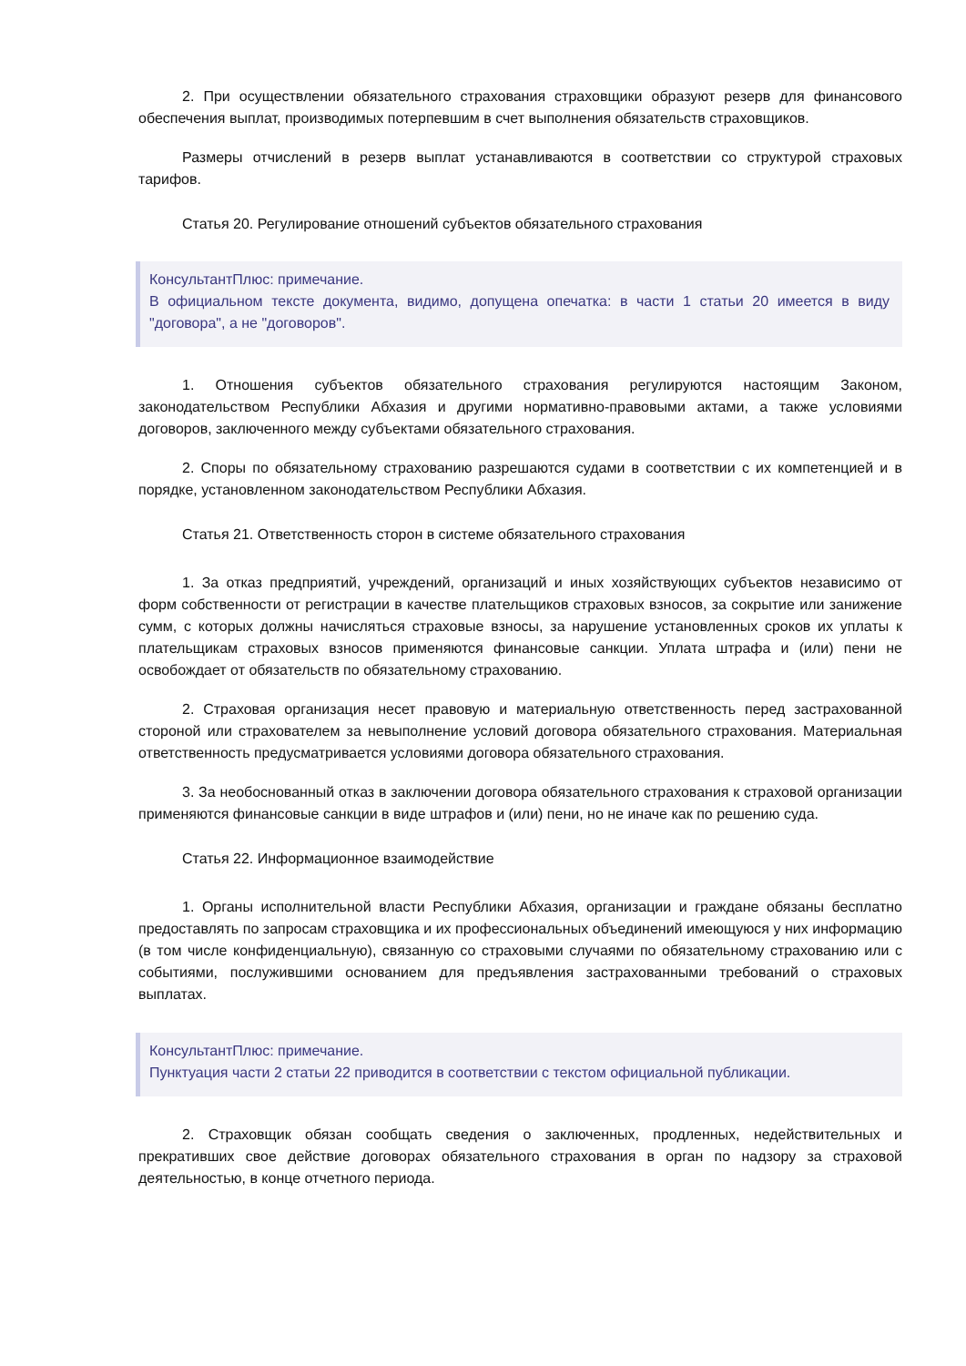2. При осуществлении обязательного страхования страховщики образуют резерв для финансового обеспечения выплат, производимых потерпевшим в счет выполнения обязательств страховщиков.
Размеры отчислений в резерв выплат устанавливаются в соответствии со структурой страховых тарифов.
Статья 20. Регулирование отношений субъектов обязательного страхования
КонсультантПлюс: примечание.
В официальном тексте документа, видимо, допущена опечатка: в части 1 статьи 20 имеется в виду "договора", а не "договоров".
1. Отношения субъектов обязательного страхования регулируются настоящим Законом, законодательством Республики Абхазия и другими нормативно-правовыми актами, а также условиями договоров, заключенного между субъектами обязательного страхования.
2. Споры по обязательному страхованию разрешаются судами в соответствии с их компетенцией и в порядке, установленном законодательством Республики Абхазия.
Статья 21. Ответственность сторон в системе обязательного страхования
1. За отказ предприятий, учреждений, организаций и иных хозяйствующих субъектов независимо от форм собственности от регистрации в качестве плательщиков страховых взносов, за сокрытие или занижение сумм, с которых должны начисляться страховые взносы, за нарушение установленных сроков их уплаты к плательщикам страховых взносов применяются финансовые санкции. Уплата штрафа и (или) пени не освобождает от обязательств по обязательному страхованию.
2. Страховая организация несет правовую и материальную ответственность перед застрахованной стороной или страхователем за невыполнение условий договора обязательного страхования. Материальная ответственность предусматривается условиями договора обязательного страхования.
3. За необоснованный отказ в заключении договора обязательного страхования к страховой организации применяются финансовые санкции в виде штрафов и (или) пени, но не иначе как по решению суда.
Статья 22. Информационное взаимодействие
1. Органы исполнительной власти Республики Абхазия, организации и граждане обязаны бесплатно предоставлять по запросам страховщика и их профессиональных объединений имеющуюся у них информацию (в том числе конфиденциальную), связанную со страховыми случаями по обязательному страхованию или с событиями, послужившими основанием для предъявления застрахованными требований о страховых выплатах.
КонсультантПлюс: примечание.
Пунктуация части 2 статьи 22 приводится в соответствии с текстом официальной публикации.
2. Страховщик обязан сообщать сведения о заключенных, продленных, недействительных и прекративших свое действие договорах обязательного страхования в орган по надзору за страховой деятельностью, в конце отчетного периода.